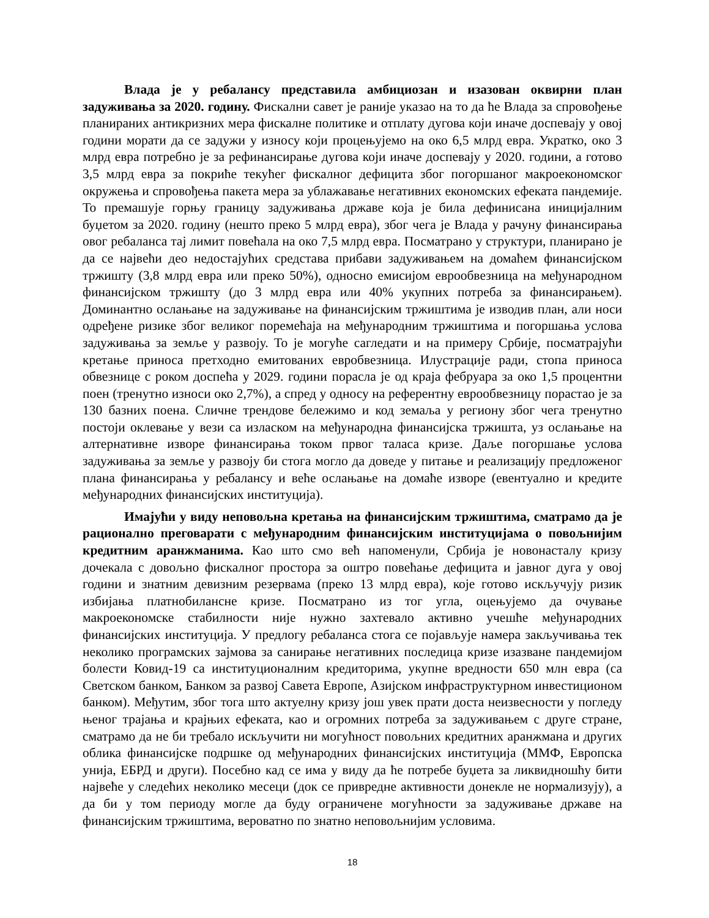Влада је у ребалансу представила амбициозан и изазован оквирни план задуживања за 2020. годину. Фискални савет је раније указао на то да ће Влада за спровођење планираних антикризних мера фискалне политике и отплату дугова који иначе доспевају у овој години морати да се задужи у износу који процењујемо на око 6,5 млрд евра. Укратко, око 3 млрд евра потребно је за рефинансирање дугова који иначе доспевају у 2020. години, а готово 3,5 млрд евра за покриће текућег фискалног дефицита због погоршаног макроекономског окружења и спровођења пакета мера за ублажавање негативних економских ефеката пандемије. То премашује горњу границу задуживања државе која је била дефинисана иницијалним буџетом за 2020. годину (нешто преко 5 млрд евра), због чега је Влада у рачуну финансирања овог ребаланса тај лимит повећала на око 7,5 млрд евра. Посматрано у структури, планирано је да се највећи део недостајућих средстава прибави задуживањем на домаћем финансијском тржишту (3,8 млрд евра или преко 50%), односно емисијом еврообвезница на међународном финансијском тржишту (до 3 млрд евра или 40% укупних потреба за финансирањем). Доминантно ослањање на задуживање на финансијским тржиштима је изводив план, али носи одређене ризике због великог поремећаја на међународним тржиштима и погоршања услова задуживања за земље у развоју. То је могуће сагледати и на примеру Србије, посматрајући кретање приноса претходно емитованих евробвезница. Илустрације ради, стопа приноса обвезнице с роком доспећа у 2029. години порасла је од краја фебруара за око 1,5 процентни поен (тренутно износи око 2,7%), а спред у односу на референтну еврообвезницу порастао је за 130 базних поена. Сличне трендове бележимо и код земаља у региону због чега тренутно постоји оклевање у вези са изласком на међународна финансијска тржишта, уз ослањање на алтернативне изворе финансирања током првог таласа кризе. Даље погоршање услова задуживања за земље у развоју би стога могло да доведе у питање и реализацију предложеног плана финансирања у ребалансу и веће ослањање на домаће изворе (евентуално и кредите међународних финансијских институција).
Имајући у виду неповољна кретања на финансијским тржиштима, сматрамо да је рационално преговарати с међународним финансијским институцијама о повољнијим кредитним аранжманима. Као што смо већ напоменули, Србија је новонасталу кризу дочекала с довољно фискалног простора за оштро повећање дефицита и јавног дуга у овој години и знатним девизним резервама (преко 13 млрд евра), које готово искључују ризик избијања платнобилансне кризе. Посматрано из тог угла, оцењујемо да очување макроекономске стабилности није нужно захтевало активно учешће међународних финансијских институција. У предлогу ребаланса стога се појављује намера закључивања тек неколико програмских зајмова за санирање негативних последица кризе изазване пандемијом болести Ковид-19 са институционалним кредиторима, укупне вредности 650 млн евра (са Светском банком, Банком за развој Савета Европе, Азијском инфраструктурном инвестиционом банком). Међутим, због тога што актуелну кризу још увек прати доста неизвесности у погледу њеног трајања и крајњих ефеката, као и огромних потреба за задуживањем с друге стране, сматрамо да не би требало искључити ни могућност повољних кредитних аранжмана и других облика финансијске подршке од међународних финансијских институција (ММФ, Европска унија, ЕБРД и други). Посебно кад се има у виду да ће потребе буџета за ликвидношћу бити највеће у следећих неколико месеци (док се привредне активности донекле не нормализују), а да би у том периоду могле да буду ограничене могућности за задуживање државе на финансијским тржиштима, вероватно по знатно неповољнијим условима.
18